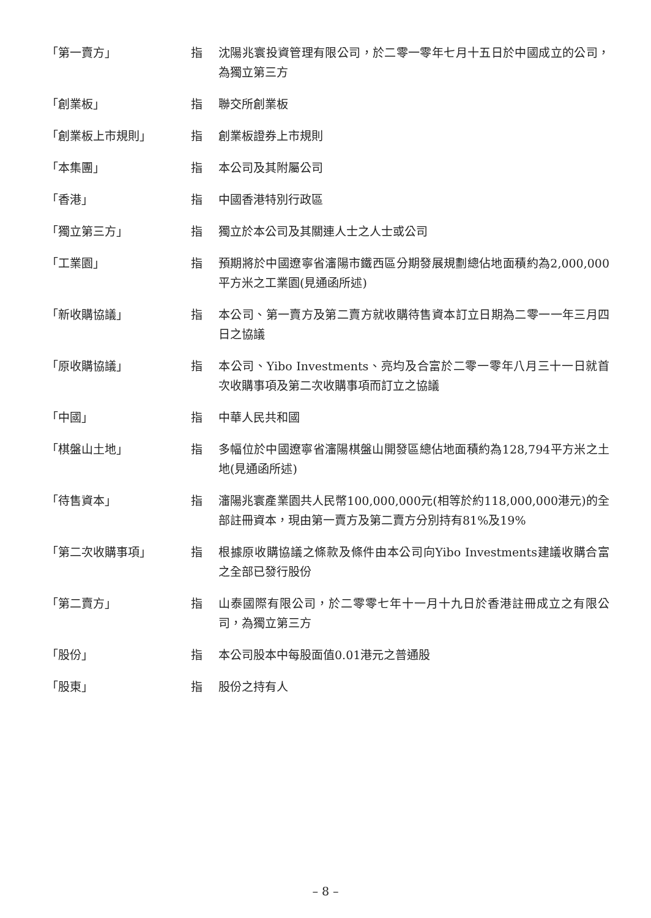| 「第一賣方」 | 指 | 沈陽兆寰投資管理有限公司，於二零一零年七月十五日於中國成立的公司，為獨立第三方 |
| 「創業板」 | 指 | 聯交所創業板 |
| 「創業板上市規則」 | 指 | 創業板證券上市規則 |
| 「本集團」 | 指 | 本公司及其附屬公司 |
| 「香港」 | 指 | 中國香港特別行政區 |
| 「獨立第三方」 | 指 | 獨立於本公司及其關連人士之人士或公司 |
| 「工業園」 | 指 | 預期將於中國遼寧省瀋陽市鐵西區分期發展規劃總佔地面積約為2,000,000平方米之工業園(見通函所述) |
| 「新收購協議」 | 指 | 本公司、第一賣方及第二賣方就收購待售資本訂立日期為二零一一年三月四日之協議 |
| 「原收購協議」 | 指 | 本公司、Yibo Investments、亮均及合富於二零一零年八月三十一日就首次收購事項及第二次收購事項而訂立之協議 |
| 「中國」 | 指 | 中華人民共和國 |
| 「棋盤山土地」 | 指 | 多幅位於中國遼寧省瀋陽棋盤山開發區總佔地面積約為128,794平方米之土地(見通函所述) |
| 「待售資本」 | 指 | 瀋陽兆寰產業園共人民幣100,000,000元(相等於約118,000,000港元)的全部註冊資本，現由第一賣方及第二賣方分別持有81%及19% |
| 「第二次收購事項」 | 指 | 根據原收購協議之條款及條件由本公司向Yibo Investments建議收購合富之全部已發行股份 |
| 「第二賣方」 | 指 | 山泰國際有限公司，於二零零七年十一月十九日於香港註冊成立之有限公司，為獨立第三方 |
| 「股份」 | 指 | 本公司股本中每股面值0.01港元之普通股 |
| 「股東」 | 指 | 股份之持有人 |
– 8 –